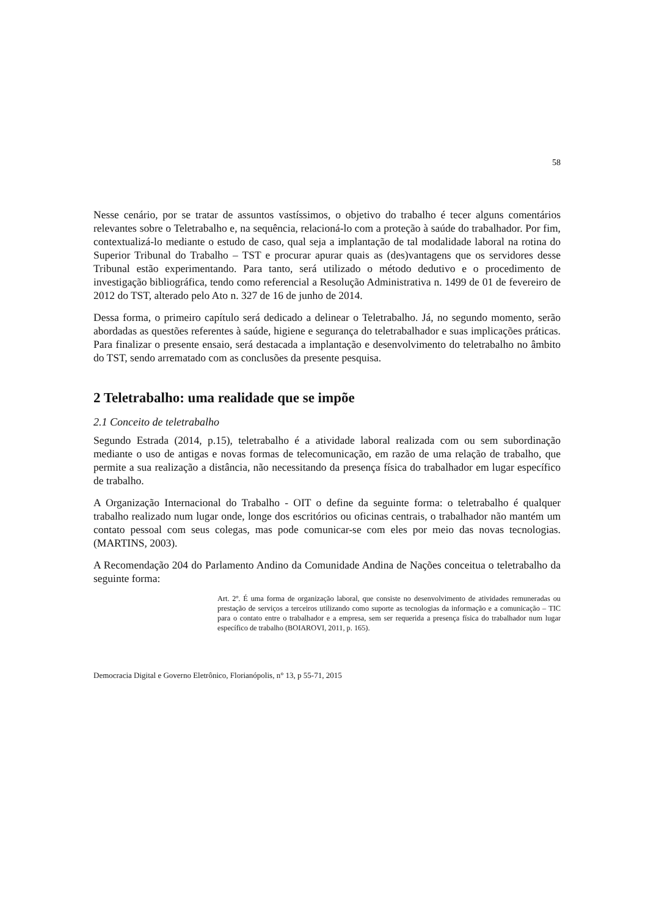58
Nesse cenário, por se tratar de assuntos vastíssimos, o objetivo do trabalho é tecer alguns comentários relevantes sobre o Teletrabalho e, na sequência, relacioná-lo com a proteção à saúde do trabalhador. Por fim, contextualizá-lo mediante o estudo de caso, qual seja a implantação de tal modalidade laboral na rotina do Superior Tribunal do Trabalho – TST e procurar apurar quais as (des)vantagens que os servidores desse Tribunal estão experimentando. Para tanto, será utilizado o método dedutivo e o procedimento de investigação bibliográfica, tendo como referencial a Resolução Administrativa n. 1499 de 01 de fevereiro de 2012 do TST, alterado pelo Ato n. 327 de 16 de junho de 2014.
Dessa forma, o primeiro capítulo será dedicado a delinear o Teletrabalho. Já, no segundo momento, serão abordadas as questões referentes à saúde, higiene e segurança do teletrabalhador e suas implicações práticas. Para finalizar o presente ensaio, será destacada a implantação e desenvolvimento do teletrabalho no âmbito do TST, sendo arrematado com as conclusões da presente pesquisa.
2 Teletrabalho: uma realidade que se impõe
2.1 Conceito de teletrabalho
Segundo Estrada (2014, p.15), teletrabalho é a atividade laboral realizada com ou sem subordinação mediante o uso de antigas e novas formas de telecomunicação, em razão de uma relação de trabalho, que permite a sua realização a distância, não necessitando da presença física do trabalhador em lugar específico de trabalho.
A Organização Internacional do Trabalho - OIT o define da seguinte forma: o teletrabalho é qualquer trabalho realizado num lugar onde, longe dos escritórios ou oficinas centrais, o trabalhador não mantém um contato pessoal com seus colegas, mas pode comunicar-se com eles por meio das novas tecnologias. (MARTINS, 2003).
A Recomendação 204 do Parlamento Andino da Comunidade Andina de Nações conceitua o teletrabalho da seguinte forma:
Art. 2º. É uma forma de organização laboral, que consiste no desenvolvimento de atividades remuneradas ou prestação de serviços a terceiros utilizando como suporte as tecnologias da informação e a comunicação – TIC para o contato entre o trabalhador e a empresa, sem ser requerida a presença física do trabalhador num lugar específico de trabalho (BOIAROVI, 2011, p. 165).
Democracia Digital e Governo Eletrônico, Florianópolis, n° 13, p 55-71, 2015